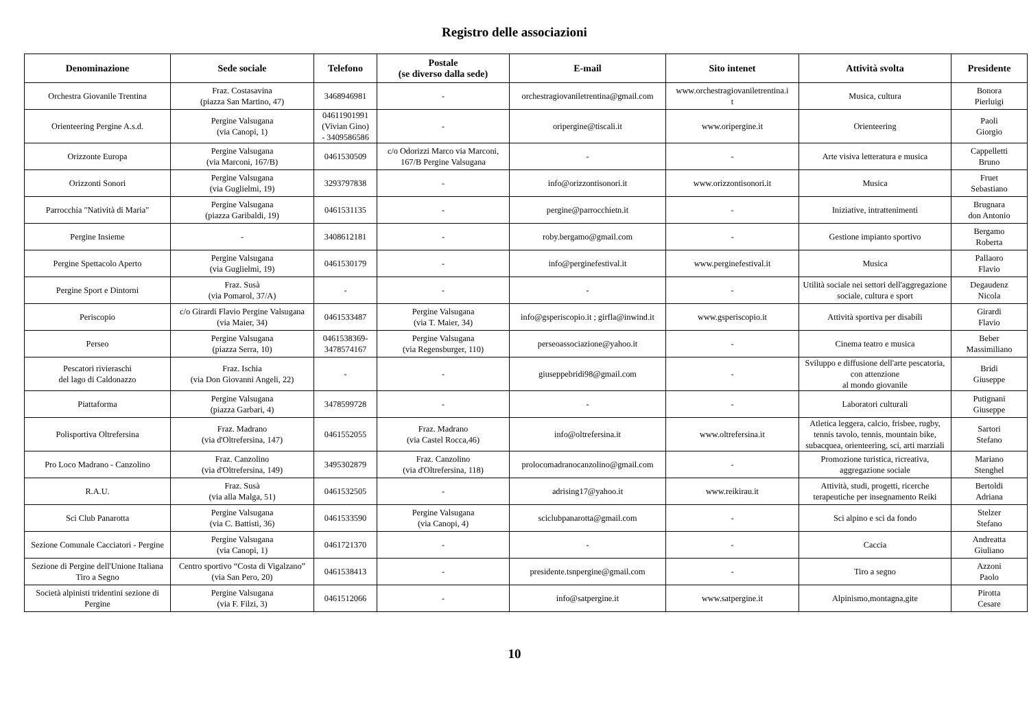Registro delle associazioni
| Denominazione | Sede sociale | Telefono | Postale (se diverso dalla sede) | E-mail | Sito intenet | Attività svolta | Presidente |
| --- | --- | --- | --- | --- | --- | --- | --- |
| Orchestra Giovanile Trentina | Fraz. Costasavina (piazza San Martino, 47) | 3468946981 | - | orchestragiovaniletrentina@gmail.com | www.orchestragiovaniletrentina.i t | Musica, cultura | Bonora Pierluigi |
| Orienteering Pergine A.s.d. | Pergine Valsugana (via Canopi, 1) | 04611901991 (Vivian Gino) - 3409586586 | - | oripergine@tiscali.it | www.oripergine.it | Orienteering | Paoli Giorgio |
| Orizzonte Europa | Pergine Valsugana (via Marconi, 167/B) | 0461530509 | c/o Odorizzi Marco via Marconi, 167/B Pergine Valsugana | - | - | Arte visiva letteratura e musica | Cappelletti Bruno |
| Orizzonti Sonori | Pergine Valsugana (via Guglielmi, 19) | 3293797838 | - | info@orizzontisonori.it | www.orizzontisonori.it | Musica | Fruet Sebastiano |
| Parrocchia "Natività di Maria" | Pergine Valsugana (piazza Garibaldi, 19) | 0461531135 | - | pergine@parrocchietn.it | - | Iniziative, intrattenimenti | Brugnara don Antonio |
| Pergine Insieme | - | 3408612181 | - | roby.bergamo@gmail.com | - | Gestione impianto sportivo | Bergamo Roberta |
| Pergine Spettacolo Aperto | Pergine Valsugana (via Guglielmi, 19) | 0461530179 | - | info@perginefestival.it | www.perginefestival.it | Musica | Pallaoro Flavio |
| Pergine Sport e Dintorni | Fraz. Susà (via Pomarol, 37/A) | - | - | - | - | Utilità sociale nei settori dell'aggregazione sociale, cultura e sport | Degaudenz Nicola |
| Periscopio | c/o Girardi Flavio Pergine Valsugana (via Maier, 34) | 0461533487 | Pergine Valsugana (via T. Maier, 34) | info@gsperiscopio.it ; girfla@inwind.it | www.gsperiscopio.it | Attività sportiva per disabili | Girardi Flavio |
| Perseo | Pergine Valsugana (piazza Serra, 10) | 0461538369- 3478574167 | Pergine Valsugana (via Regensburger, 110) | perseoassociazione@yahoo.it | - | Cinema teatro e musica | Beber Massimiliano |
| Pescatori rivieraschi del lago di Caldonazzo | Fraz. Ischia (via Don Giovanni Angeli, 22) | - | - | giuseppebridi98@gmail.com | - | Sviluppo e diffusione dell'arte pescatoria, con attenzione al mondo giovanile | Bridi Giuseppe |
| Piattaforma | Pergine Valsugana (piazza Garbari, 4) | 3478599728 | - | - | - | Laboratori culturali | Putignani Giuseppe |
| Polisportiva Oltrefersina | Fraz. Madrano (via d'Oltrefersina, 147) | 0461552055 | Fraz. Madrano (via Castel Rocca,46) | info@oltrefersina.it | www.oltrefersina.it | Atletica leggera, calcio, frisbee, rugby, tennis tavolo, tennis, mountain bike, subacquea, orienteering, sci, arti marziali | Sartori Stefano |
| Pro Loco Madrano - Canzolino | Fraz. Canzolino (via d'Oltrefersina, 149) | 3495302879 | Fraz. Canzolino (via d'Oltrefersina, 118) | prolocomadranocanzolino@gmail.com | - | Promozione turistica, ricreativa, aggregazione sociale | Mariano Stenghel |
| R.A.U. | Fraz. Susà (via alla Malga, 51) | 0461532505 | - | adrising17@yahoo.it | www.reikirau.it | Attività, studi, progetti, ricerche terapeutiche per insegnamento Reiki | Bertoldi Adriana |
| Sci Club Panarotta | Pergine Valsugana (via C. Battisti, 36) | 0461533590 | Pergine Valsugana (via Canopi, 4) | sciclubpanarotta@gmail.com | - | Sci alpino e sci da fondo | Stelzer Stefano |
| Sezione Comunale Cacciatori - Pergine | Pergine Valsugana (via Canopi, 1) | 0461721370 | - | - | - | Caccia | Andreatta Giuliano |
| Sezione di Pergine dell'Unione Italiana Tiro a Segno | Centro sportivo “Costa di Vigalzano” (via San Pero, 20) | 0461538413 | - | presidente.tsnpergine@gmail.com | - | Tiro a segno | Azzoni Paolo |
| Società alpinisti tridentini sezione di Pergine | Pergine Valsugana (via F. Filzi, 3) | 0461512066 | - | info@satpergine.it | www.satpergine.it | Alpinismo,montagna,gite | Pirotta Cesare |
10